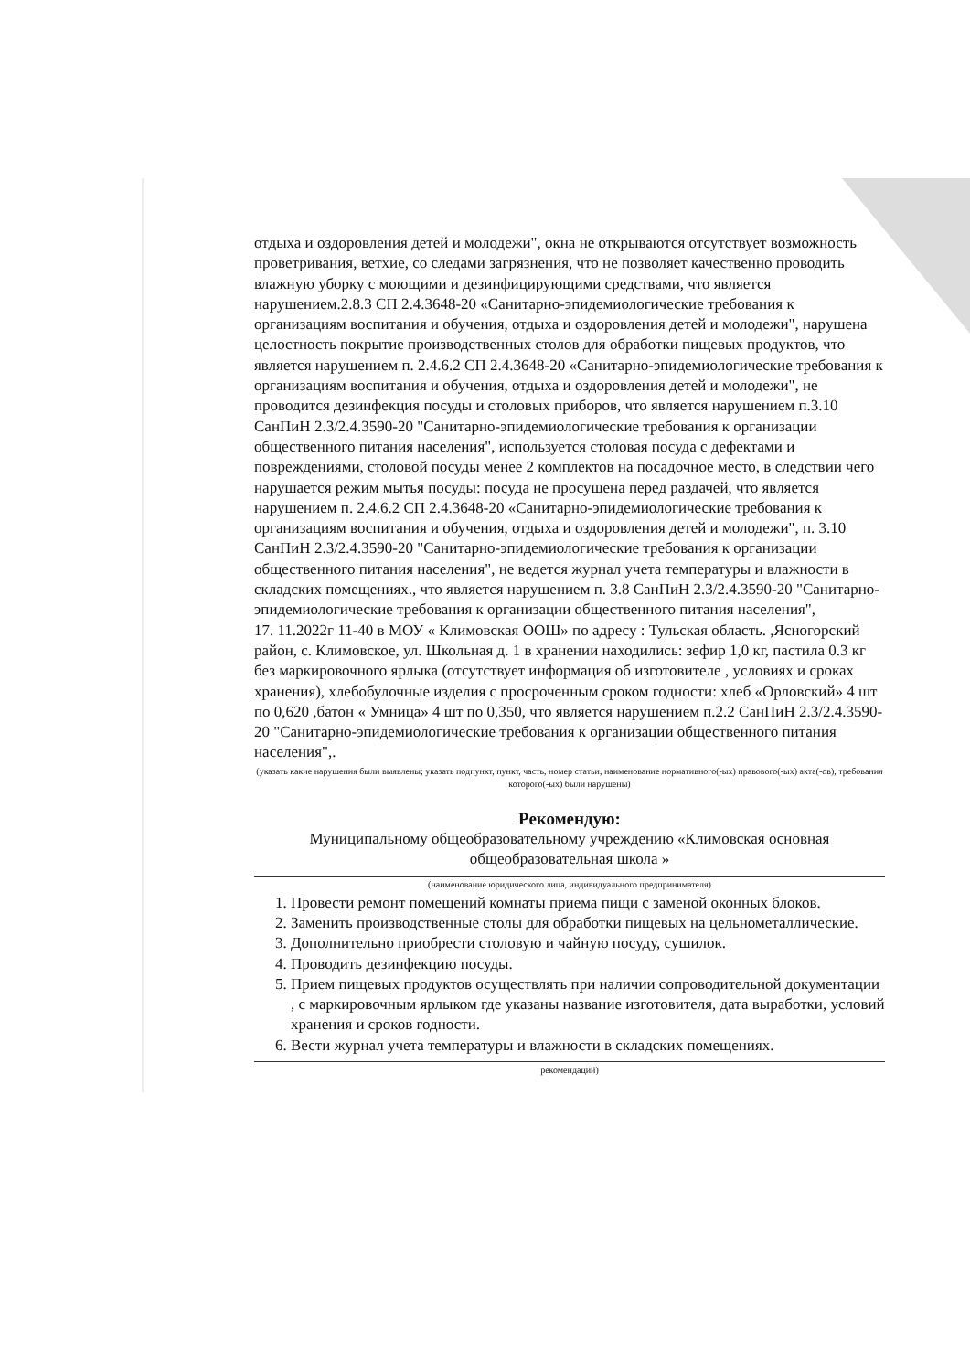отдыха и оздоровления детей и молодежи", окна не открываются отсутствует возможность проветривания, ветхие, со следами загрязнения, что не позволяет качественно проводить влажную уборку с моющими и дезинфицирующими средствами, что является нарушением.2.8.3 СП 2.4.3648-20 «Санитарно-эпидемиологические требования к организациям воспитания и обучения, отдыха и оздоровления детей и молодежи", нарушена целостность покрытие производственных столов для обработки пищевых продуктов, что является нарушением п. 2.4.6.2 СП 2.4.3648-20 «Санитарно-эпидемиологические требования к организациям воспитания и обучения, отдыха и оздоровления детей и молодежи", не проводится дезинфекция посуды и столовых приборов, что является нарушением п.3.10 СанПиН 2.3/2.4.3590-20 "Санитарно-эпидемиологические требования к организации общественного питания населения", используется столовая посуда с дефектами и повреждениями, столовой посуды менее 2 комплектов на посадочное место, в следствии чего нарушается режим мытья посуды: посуда не просушена перед раздачей, что является нарушением п. 2.4.6.2 СП 2.4.3648-20 «Санитарно-эпидемиологические требования к организациям воспитания и обучения, отдыха и оздоровления детей и молодежи", п. 3.10 СанПиН 2.3/2.4.3590-20 "Санитарно-эпидемиологические требования к организации общественного питания населения", не ведется журнал учета температуры и влажности в складских помещениях., что является нарушением п. 3.8 СанПиН 2.3/2.4.3590-20 "Санитарно-эпидемиологические требования к организации общественного питания населения",
17. 11.2022г 11-40 в МОУ « Климовская ООШ» по адресу : Тульская область. ,Ясногорский район, с. Климовское, ул. Школьная д. 1 в хранении находились: зефир 1,0 кг, пастила 0.3 кг без маркировочного ярлыка (отсутствует информация об изготовителе , условиях и сроках хранения), хлебобулочные изделия с просроченным сроком годности: хлеб «Орловский» 4 шт по 0,620 ,батон « Умница» 4 шт по 0,350, что является нарушением п.2.2 СанПиН 2.3/2.4.3590-20 "Санитарно-эпидемиологические требования к организации общественного питания населения",.
(указать какие нарушения были выявлены; указать подпункт, пункт, часть, номер статьи, наименование нормативного(-ых) правового(-ых) акта(-ов), требования которого(-ых) были нарушены)
Рекомендую:
Муниципальному общеобразовательному учреждению «Климовская основная общеобразовательная школа »
(наименование юридического лица, индивидуального предпринимателя)
1. Провести ремонт помещений комнаты приема пищи с заменой оконных блоков.
2. Заменить производственные столы для обработки пищевых на цельнометаллические.
3. Дополнительно приобрести столовую и чайную посуду, сушилок.
4. Проводить дезинфекцию посуды.
5. Прием пищевых продуктов осуществлять при наличии сопроводительной документации , с маркировочным ярлыком где указаны название изготовителя, дата выработки, условий хранения и сроков годности.
6. Вести журнал учета температуры и влажности в складских помещениях.
рекомендаций)